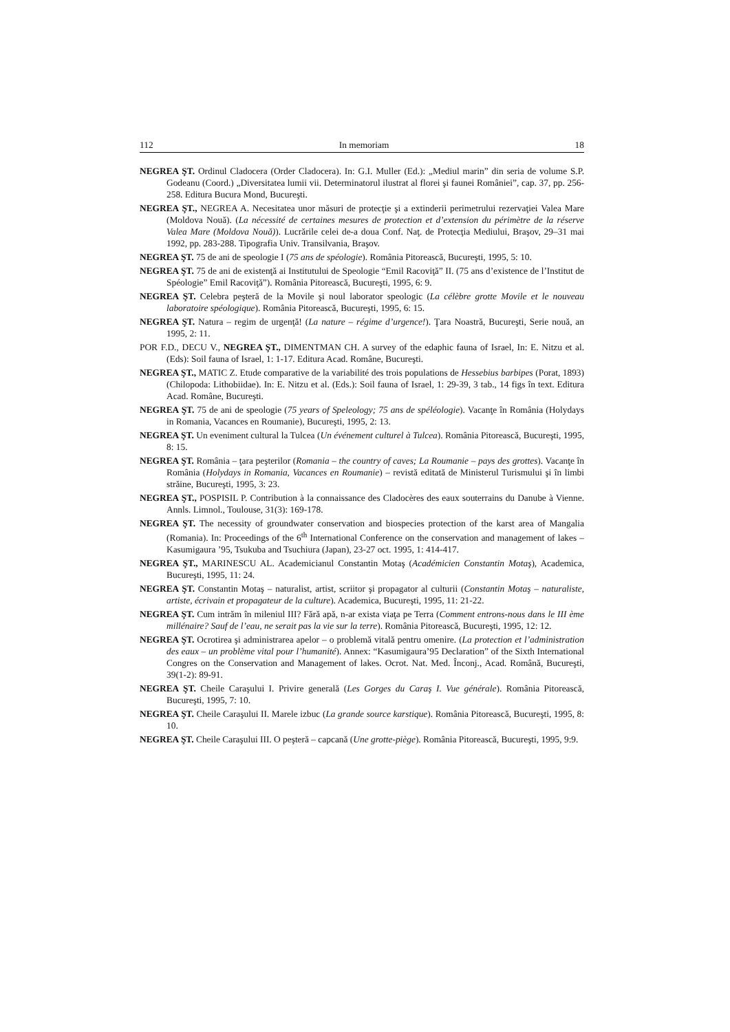112 In memoriam 18
NEGREA ŞT. Ordinul Cladocera (Order Cladocera). In: G.I. Muller (Ed.): „Mediul marin” din seria de volume S.P. Godeanu (Coord.) „Diversitatea lumii vii. Determinatorul ilustrat al florei şi faunei României”, cap. 37, pp. 256-258. Editura Bucura Mond, Bucureşti.
NEGREA ŞT., NEGREA A. Necesitatea unor măsuri de protecţie şi a extinderii perimetrului rezervaţiei Valea Mare (Moldova Nouă). (La nécessité de certaines mesures de protection et d’extension du périmètre de la réserve Valea Mare (Moldova Nouă)). Lucrările celei de-a doua Conf. Naţ. de Protecţia Mediului, Braşov, 29–31 mai 1992, pp. 283-288. Tipografia Univ. Transilvania, Braşov.
NEGREA ŞT. 75 de ani de speologie I (75 ans de spéologie). România Pitorească, Bucureşti, 1995, 5: 10.
NEGREA ŞT. 75 de ani de existenţă ai Institutului de Speologie “Emil Racoviţă” II. (75 ans d’existence de l’Institut de Spéologie” Emil Racoviţă”). România Pitorească, Bucureşti, 1995, 6: 9.
NEGREA ŞT. Celebra peşteră de la Movile şi noul laborator speologic (La célèbre grotte Movile et le nouveau laboratoire spéologique). România Pitorească, Bucureşti, 1995, 6: 15.
NEGREA ŞT. Natura – regim de urgenţă! (La nature – régime d’urgence!). Ţara Noastră, Bucureşti, Serie nouă, an 1995, 2: 11.
POR F.D., DECU V., NEGREA ŞT., DIMENTMAN CH. A survey of the edaphic fauna of Israel, In: E. Nitzu et al. (Eds): Soil fauna of Israel, 1: 1-17. Editura Acad. Române, Bucureşti.
NEGREA ŞT., MATIC Z. Etude comparative de la variabilité des trois populations de Hessebius barbipes (Porat, 1893) (Chilopoda: Lithobiidae). In: E. Nitzu et al. (Eds.): Soil fauna of Israel, 1: 29-39, 3 tab., 14 figs în text. Editura Acad. Române, Bucureşti.
NEGREA ŞT. 75 de ani de speologie (75 years of Speleology; 75 ans de spéléologie). Vacanţe în România (Holydays in Romania, Vacances en Roumanie), Bucureşti, 1995, 2: 13.
NEGREA ŞT. Un eveniment cultural la Tulcea (Un événement culturel à Tulcea). România Pitorească, Bucureşti, 1995, 8: 15.
NEGREA ŞT. România – ţara peşterilor (Romania – the country of caves; La Roumanie – pays des grottes). Vacanţe în România (Holydays in Romania, Vacances en Roumanie) – revistă editată de Ministerul Turismului şi în limbi străine, Bucureşti, 1995, 3: 23.
NEGREA ŞT., POSPISIL P. Contribution à la connaissance des Cladocères des eaux souterrains du Danube à Vienne. Annls. Limnol., Toulouse, 31(3): 169-178.
NEGREA ŞT. The necessity of groundwater conservation and biospecies protection of the karst area of Mangalia (Romania). In: Proceedings of the 6<sup>th</sup> International Conference on the conservation and management of lakes – Kasumigaura ’95, Tsukuba and Tsuchiura (Japan), 23-27 oct. 1995, 1: 414-417.
NEGREA ŞT., MARINESCU AL. Academicianul Constantin Motaş (Académicien Constantin Motaş), Academica, Bucureşti, 1995, 11: 24.
NEGREA ŞT. Constantin Motaş – naturalist, artist, scriitor şi propagator al culturii (Constantin Motaş – naturaliste, artiste, écrivain et propagateur de la culture). Academica, Bucureşti, 1995, 11: 21-22.
NEGREA ŞT. Cum intrăm în mileniul III? Fără apă, n-ar exista viaţa pe Terra (Comment entrons-nous dans le III ème millénaire? Sauf de l’eau, ne serait pas la vie sur la terre). România Pitorească, Bucureşti, 1995, 12: 12.
NEGREA ŞT. Ocrotirea şi administrarea apelor – o problemă vitală pentru omenire. (La protection et l’administration des eaux – un problème vital pour l’humanité). Annex: “Kasumigaura’95 Declaration” of the Sixth International Congres on the Conservation and Management of lakes. Ocrot. Nat. Med. Înconj., Acad. Română, Bucureşti, 39(1-2): 89-91.
NEGREA ŞT. Cheile Caraşului I. Privire generală (Les Gorges du Caraş I. Vue générale). România Pitorească, Bucureşti, 1995, 7: 10.
NEGREA ŞT. Cheile Caraşului II. Marele izbuc (La grande source karstique). România Pitorească, Bucureşti, 1995, 8: 10.
NEGREA ŞT. Cheile Caraşului III. O peşteră – capcană (Une grotte-piège). România Pitorească, Bucureşti, 1995, 9:9.